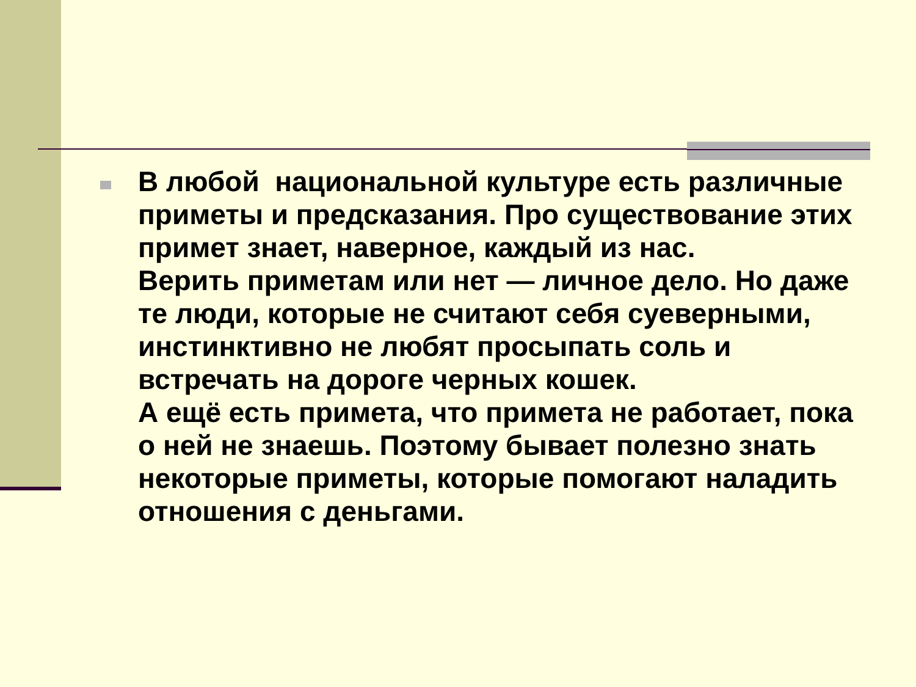В любой национальной культуре есть различные приметы и предсказания. Про существование этих примет знает, наверное, каждый из нас.
Верить приметам или нет — личное дело. Но даже те люди, которые не считают себя суеверными, инстинктивно не любят просыпать соль и встречать на дороге черных кошек.
А ещё есть примета, что примета не работает, пока о ней не знаешь. Поэтому бывает полезно знать некоторые приметы, которые помогают наладить отношения с деньгами.